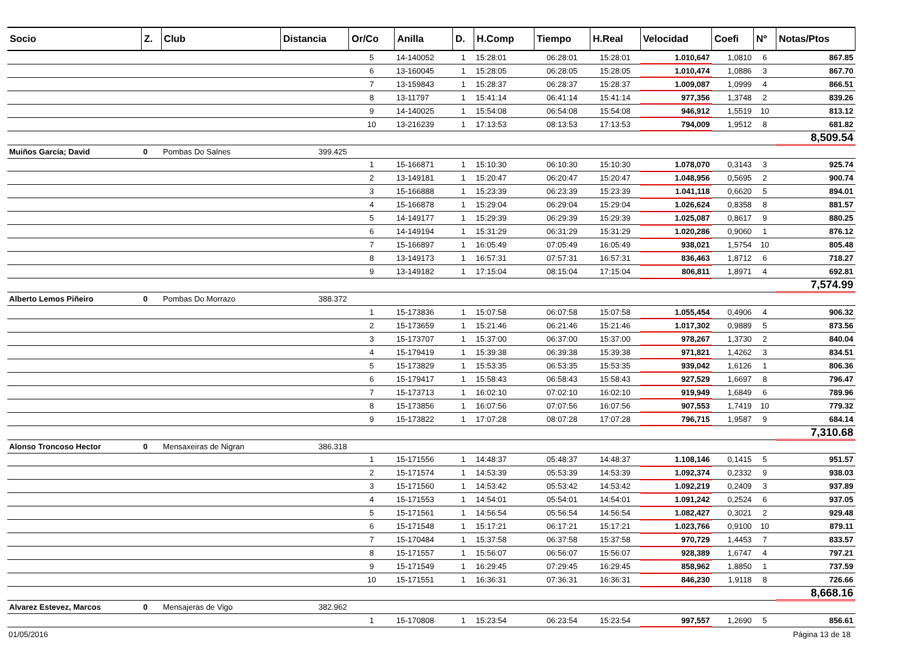| Socio | Z. | Club | Distancia | Or/Co | Anilla | D. | H.Comp | Tiempo | H.Real | Velocidad | Coefi | Nº | Notas/Ptos |
| --- | --- | --- | --- | --- | --- | --- | --- | --- | --- | --- | --- | --- | --- |
| | | | | 5 | 14-140052 | 1 | 15:28:01 | 06:28:01 | 15:28:01 | 1.010,647 | 1,0810 | 6 | 867.85 |
| | | | | 6 | 13-160045 | 1 | 15:28:05 | 06:28:05 | 15:28:05 | 1.010,474 | 1,0886 | 3 | 867.70 |
| | | | | 7 | 13-159843 | 1 | 15:28:37 | 06:28:37 | 15:28:37 | 1.009,087 | 1,0999 | 4 | 866.51 |
| | | | | 8 | 13-11797 | 1 | 15:41:14 | 06:41:14 | 15:41:14 | 977,356 | 1,3748 | 2 | 839.26 |
| | | | | 9 | 14-140025 | 1 | 15:54:08 | 06:54:08 | 15:54:08 | 946,912 | 1,5519 | 10 | 813.12 |
| | | | | 10 | 13-216239 | 1 | 17:13:53 | 08:13:53 | 17:13:53 | 794,009 | 1,9512 | 8 | 681.82 |
| | | | | | | | | | | | | | 8,509.54 |
| Muiños García; David | 0 | Pombas Do Salnes | 399.425 | | | | | | | | | | |
| | | | | 1 | 15-166871 | 1 | 15:10:30 | 06:10:30 | 15:10:30 | 1.078,070 | 0,3143 | 3 | 925.74 |
| | | | | 2 | 13-149181 | 1 | 15:20:47 | 06:20:47 | 15:20:47 | 1.048,956 | 0,5695 | 2 | 900.74 |
| | | | | 3 | 15-166888 | 1 | 15:23:39 | 06:23:39 | 15:23:39 | 1.041,118 | 0,6620 | 5 | 894.01 |
| | | | | 4 | 15-166878 | 1 | 15:29:04 | 06:29:04 | 15:29:04 | 1.026,624 | 0,8358 | 8 | 881.57 |
| | | | | 5 | 14-149177 | 1 | 15:29:39 | 06:29:39 | 15:29:39 | 1.025,087 | 0,8617 | 9 | 880.25 |
| | | | | 6 | 14-149194 | 1 | 15:31:29 | 06:31:29 | 15:31:29 | 1.020,286 | 0,9060 | 1 | 876.12 |
| | | | | 7 | 15-166897 | 1 | 16:05:49 | 07:05:49 | 16:05:49 | 938,021 | 1,5754 | 10 | 805.48 |
| | | | | 8 | 13-149173 | 1 | 16:57:31 | 07:57:31 | 16:57:31 | 836,463 | 1,8712 | 6 | 718.27 |
| | | | | 9 | 13-149182 | 1 | 17:15:04 | 08:15:04 | 17:15:04 | 806,811 | 1,8971 | 4 | 692.81 |
| | | | | | | | | | | | | | 7,574.99 |
| Alberto Lemos Piñeiro | 0 | Pombas Do Morrazo | 388.372 | | | | | | | | | | |
| | | | | 1 | 15-173836 | 1 | 15:07:58 | 06:07:58 | 15:07:58 | 1.055,454 | 0,4906 | 4 | 906.32 |
| | | | | 2 | 15-173659 | 1 | 15:21:46 | 06:21:46 | 15:21:46 | 1.017,302 | 0,9889 | 5 | 873.56 |
| | | | | 3 | 15-173707 | 1 | 15:37:00 | 06:37:00 | 15:37:00 | 978,267 | 1,3730 | 2 | 840.04 |
| | | | | 4 | 15-179419 | 1 | 15:39:38 | 06:39:38 | 15:39:38 | 971,821 | 1,4262 | 3 | 834.51 |
| | | | | 5 | 15-173829 | 1 | 15:53:35 | 06:53:35 | 15:53:35 | 939,042 | 1,6126 | 1 | 806.36 |
| | | | | 6 | 15-179417 | 1 | 15:58:43 | 06:58:43 | 15:58:43 | 927,529 | 1,6697 | 8 | 796.47 |
| | | | | 7 | 15-173713 | 1 | 16:02:10 | 07:02:10 | 16:02:10 | 919,949 | 1,6849 | 6 | 789.96 |
| | | | | 8 | 15-173856 | 1 | 16:07:56 | 07:07:56 | 16:07:56 | 907,553 | 1,7419 | 10 | 779.32 |
| | | | | 9 | 15-173822 | 1 | 17:07:28 | 08:07:28 | 17:07:28 | 796,715 | 1,9587 | 9 | 684.14 |
| | | | | | | | | | | | | | 7,310.68 |
| Alonso Troncoso Hector | 0 | Mensaxeiras de Nigran | 386.318 | | | | | | | | | | |
| | | | | 1 | 15-171556 | 1 | 14:48:37 | 05:48:37 | 14:48:37 | 1.108,146 | 0,1415 | 5 | 951.57 |
| | | | | 2 | 15-171574 | 1 | 14:53:39 | 05:53:39 | 14:53:39 | 1.092,374 | 0,2332 | 9 | 938.03 |
| | | | | 3 | 15-171560 | 1 | 14:53:42 | 05:53:42 | 14:53:42 | 1.092,219 | 0,2409 | 3 | 937.89 |
| | | | | 4 | 15-171553 | 1 | 14:54:01 | 05:54:01 | 14:54:01 | 1.091,242 | 0,2524 | 6 | 937.05 |
| | | | | 5 | 15-171561 | 1 | 14:56:54 | 05:56:54 | 14:56:54 | 1.082,427 | 0,3021 | 2 | 929.48 |
| | | | | 6 | 15-171548 | 1 | 15:17:21 | 06:17:21 | 15:17:21 | 1.023,766 | 0,9100 | 10 | 879.11 |
| | | | | 7 | 15-170484 | 1 | 15:37:58 | 06:37:58 | 15:37:58 | 970,729 | 1,4453 | 7 | 833.57 |
| | | | | 8 | 15-171557 | 1 | 15:56:07 | 06:56:07 | 15:56:07 | 928,389 | 1,6747 | 4 | 797.21 |
| | | | | 9 | 15-171549 | 1 | 16:29:45 | 07:29:45 | 16:29:45 | 858,962 | 1,8850 | 1 | 737.59 |
| | | | | 10 | 15-171551 | 1 | 16:36:31 | 07:36:31 | 16:36:31 | 846,230 | 1,9118 | 8 | 726.66 |
| | | | | | | | | | | | | | 8,668.16 |
| Alvarez Estevez, Marcos | 0 | Mensajeras de Vigo | 382.962 | | | | | | | | | | |
| | | | | 1 | 15-170808 | 1 | 15:23:54 | 06:23:54 | 15:23:54 | 997,557 | 1,2690 | 5 | 856.61 |
01/05/2016 Página 13 de 18